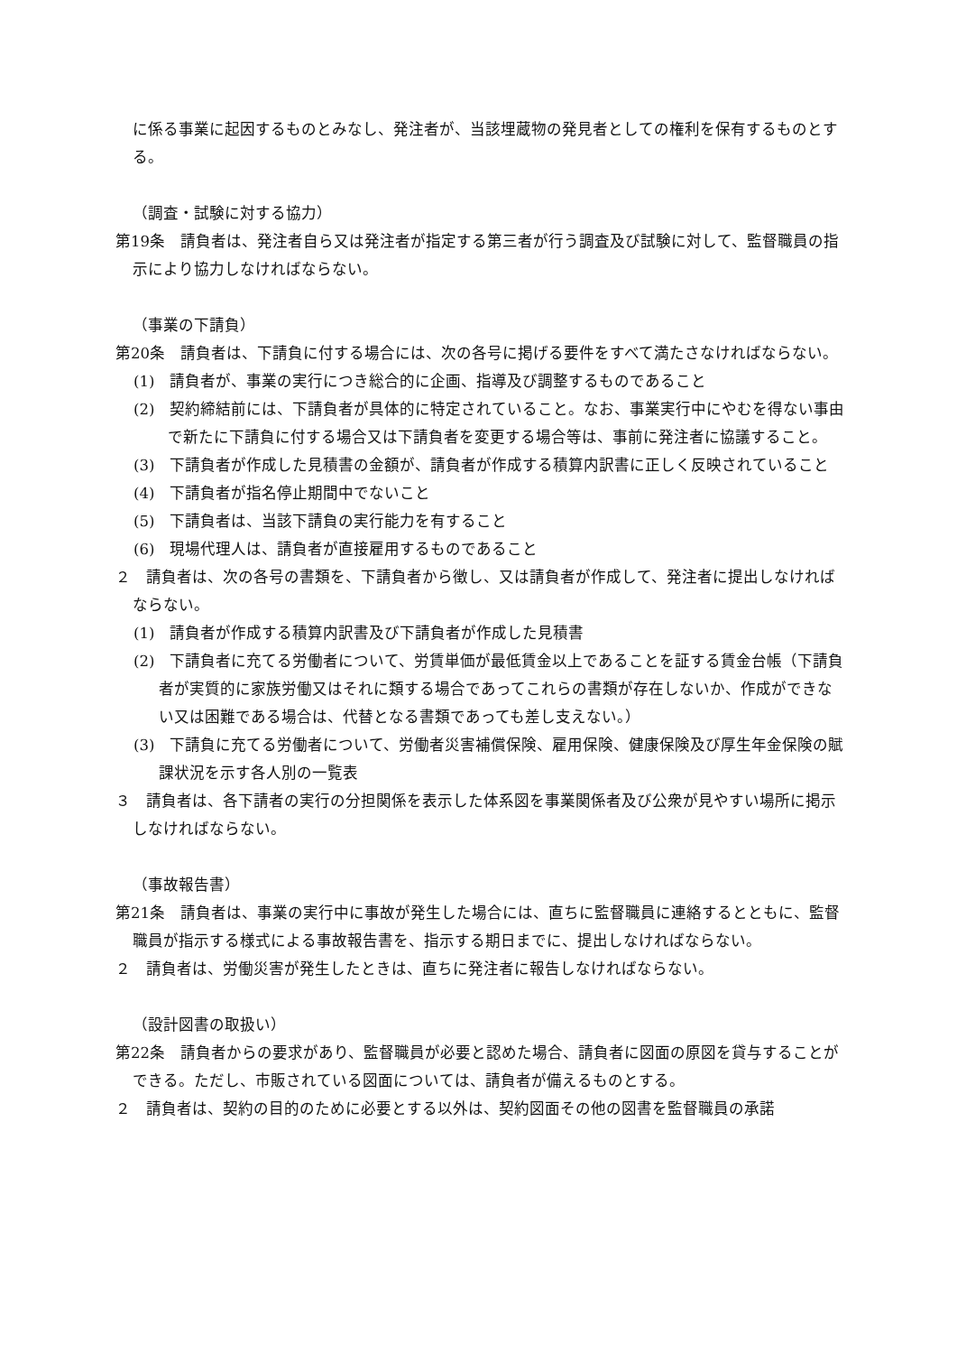に係る事業に起因するものとみなし、発注者が、当該埋蔵物の発見者としての権利を保有するものとする。
（調査・試験に対する協力）
第19条　請負者は、発注者自ら又は発注者が指定する第三者が行う調査及び試験に対して、監督職員の指示により協力しなければならない。
（事業の下請負）
第20条　請負者は、下請負に付する場合には、次の各号に掲げる要件をすべて満たさなければならない。
(1)　請負者が、事業の実行につき総合的に企画、指導及び調整するものであること
(2)　契約締結前には、下請負者が具体的に特定されていること。なお、事業実行中にやむを得ない事由で新たに下請負に付する場合又は下請負者を変更する場合等は、事前に発注者に協議すること。
(3)　下請負者が作成した見積書の金額が、請負者が作成する積算内訳書に正しく反映されていること
(4)　下請負者が指名停止期間中でないこと
(5)　下請負者は、当該下請負の実行能力を有すること
(6)　現場代理人は、請負者が直接雇用するものであること
２　請負者は、次の各号の書類を、下請負者から徴し、又は請負者が作成して、発注者に提出しなければならない。
(1)　請負者が作成する積算内訳書及び下請負者が作成した見積書
(2)　下請負者に充てる労働者について、労賃単価が最低賃金以上であることを証する賃金台帳（下請負者が実質的に家族労働又はそれに類する場合であってこれらの書類が存在しないか、作成ができない又は困難である場合は、代替となる書類であっても差し支えない。）
(3)　下請負に充てる労働者について、労働者災害補償保険、雇用保険、健康保険及び厚生年金保険の賦課状況を示す各人別の一覧表
３　請負者は、各下請者の実行の分担関係を表示した体系図を事業関係者及び公衆が見やすい場所に掲示しなければならない。
（事故報告書）
第21条　請負者は、事業の実行中に事故が発生した場合には、直ちに監督職員に連絡するとともに、監督職員が指示する様式による事故報告書を、指示する期日までに、提出しなければならない。
２　請負者は、労働災害が発生したときは、直ちに発注者に報告しなければならない。
（設計図書の取扱い）
第22条　請負者からの要求があり、監督職員が必要と認めた場合、請負者に図面の原図を貸与することができる。ただし、市販されている図面については、請負者が備えるものとする。
２　請負者は、契約の目的のために必要とする以外は、契約図面その他の図書を監督職員の承諾